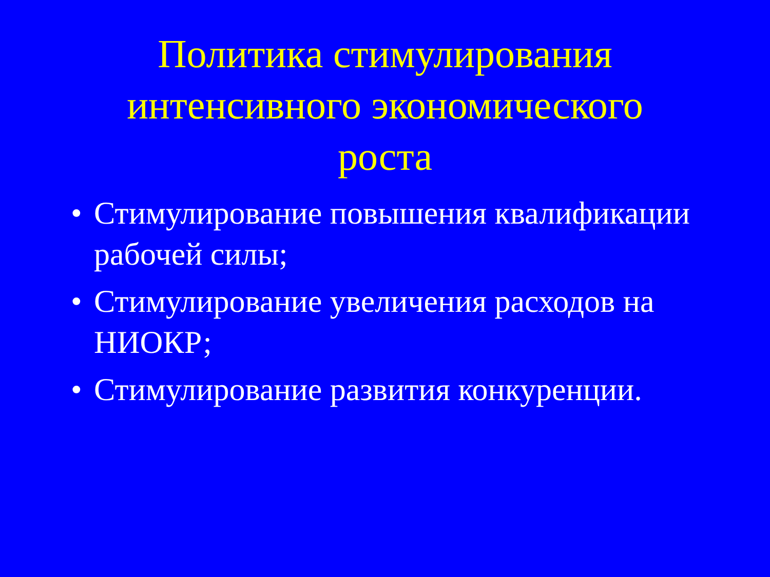Политика стимулирования интенсивного экономического роста
• Стимулирование повышения квалификации рабочей силы;
• Стимулирование увеличения расходов на НИОКР;
• Стимулирование развития конкуренции.